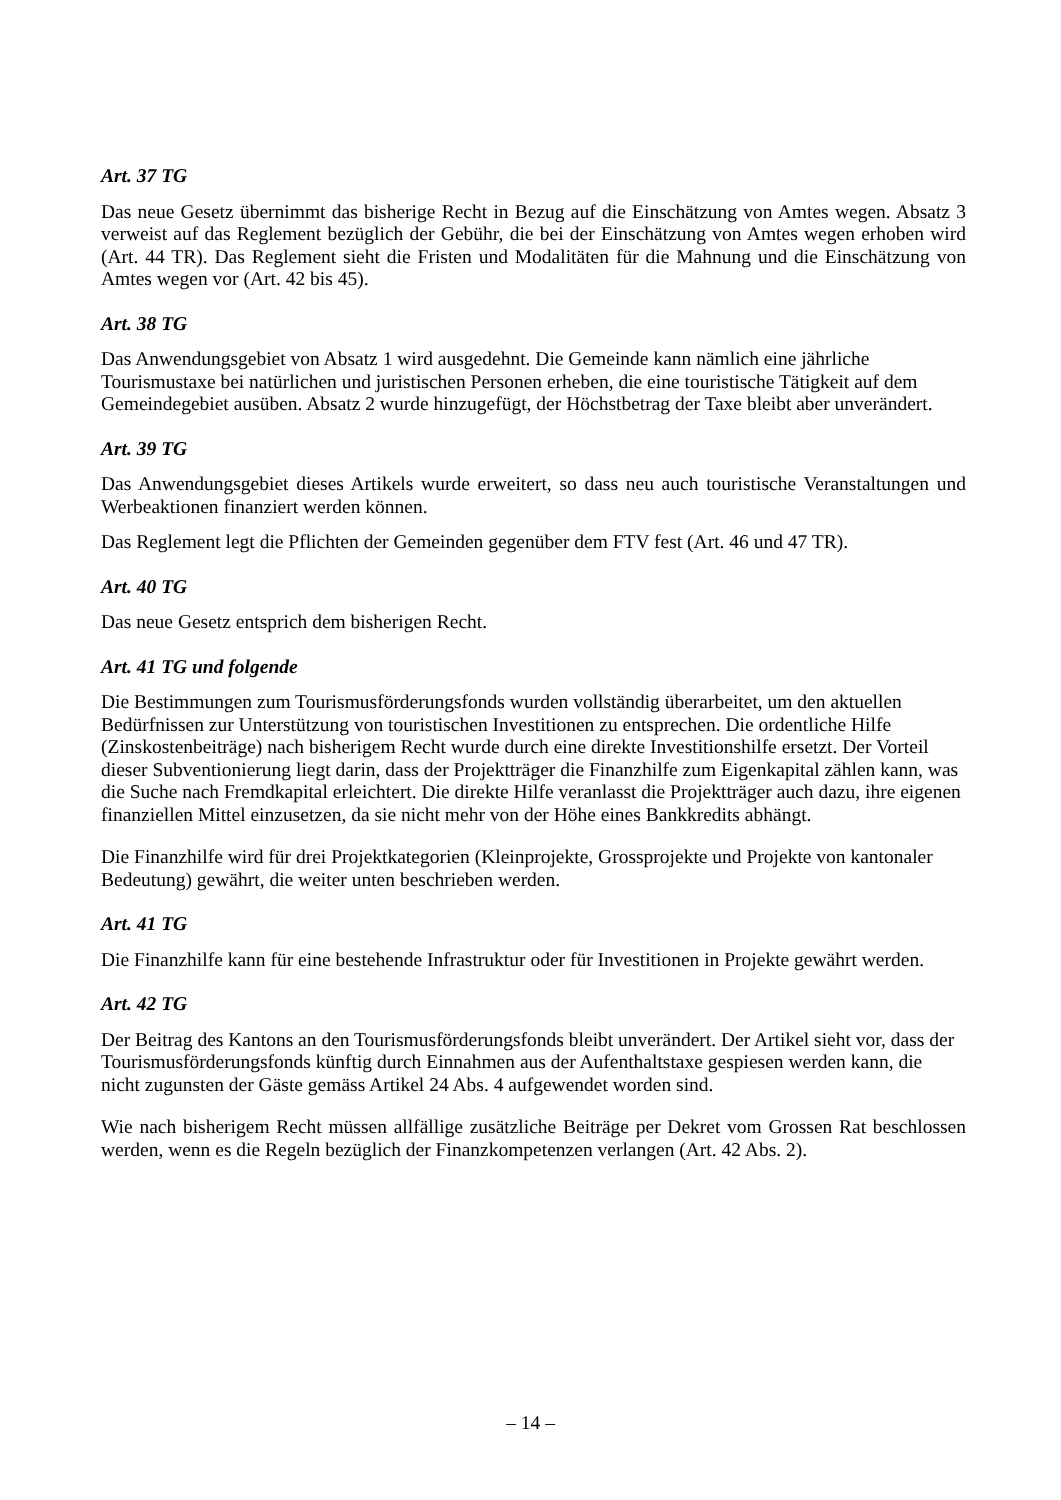Art. 37 TG
Das neue Gesetz übernimmt das bisherige Recht in Bezug auf die Einschätzung von Amtes wegen. Absatz 3 verweist auf das Reglement bezüglich der Gebühr, die bei der Einschätzung von Amtes wegen erhoben wird (Art. 44 TR). Das Reglement sieht die Fristen und Modalitäten für die Mahnung und die Einschätzung von Amtes wegen vor (Art. 42 bis 45).
Art. 38 TG
Das Anwendungsgebiet von Absatz 1 wird ausgedehnt. Die Gemeinde kann nämlich eine jährliche Tourismustaxe bei natürlichen und juristischen Personen erheben, die eine touristische Tätigkeit auf dem Gemeindegebiet ausüben. Absatz 2 wurde hinzugefügt, der Höchstbetrag der Taxe bleibt aber unverändert.
Art. 39 TG
Das Anwendungsgebiet dieses Artikels wurde erweitert, so dass neu auch touristische Veranstaltungen und Werbeaktionen finanziert werden können.
Das Reglement legt die Pflichten der Gemeinden gegenüber dem FTV fest (Art. 46 und 47 TR).
Art. 40 TG
Das neue Gesetz entsprich dem bisherigen Recht.
Art. 41 TG und folgende
Die Bestimmungen zum Tourismusförderungsfonds wurden vollständig überarbeitet, um den aktuellen Bedürfnissen zur Unterstützung von touristischen Investitionen zu entsprechen. Die ordentliche Hilfe (Zinskostenbeiträge) nach bisherigem Recht wurde durch eine direkte Investitionshilfe ersetzt. Der Vorteil dieser Subventionierung liegt darin, dass der Projektträger die Finanzhilfe zum Eigenkapital zählen kann, was die Suche nach Fremdkapital erleichtert. Die direkte Hilfe veranlasst die Projektträger auch dazu, ihre eigenen finanziellen Mittel einzusetzen, da sie nicht mehr von der Höhe eines Bankkredits abhängt.
Die Finanzhilfe wird für drei Projektkategorien (Kleinprojekte, Grossprojekte und Projekte von kantonaler Bedeutung) gewährt, die weiter unten beschrieben werden.
Art. 41 TG
Die Finanzhilfe kann für eine bestehende Infrastruktur oder für Investitionen in Projekte gewährt werden.
Art. 42 TG
Der Beitrag des Kantons an den Tourismusförderungsfonds bleibt unverändert. Der Artikel sieht vor, dass der Tourismusförderungsfonds künftig durch Einnahmen aus der Aufenthaltstaxe gespiesen werden kann, die nicht zugunsten der Gäste gemäss Artikel 24 Abs. 4 aufgewendet worden sind.
Wie nach bisherigem Recht müssen allfällige zusätzliche Beiträge per Dekret vom Grossen Rat beschlossen werden, wenn es die Regeln bezüglich der Finanzkompetenzen verlangen (Art. 42 Abs. 2).
– 14 –